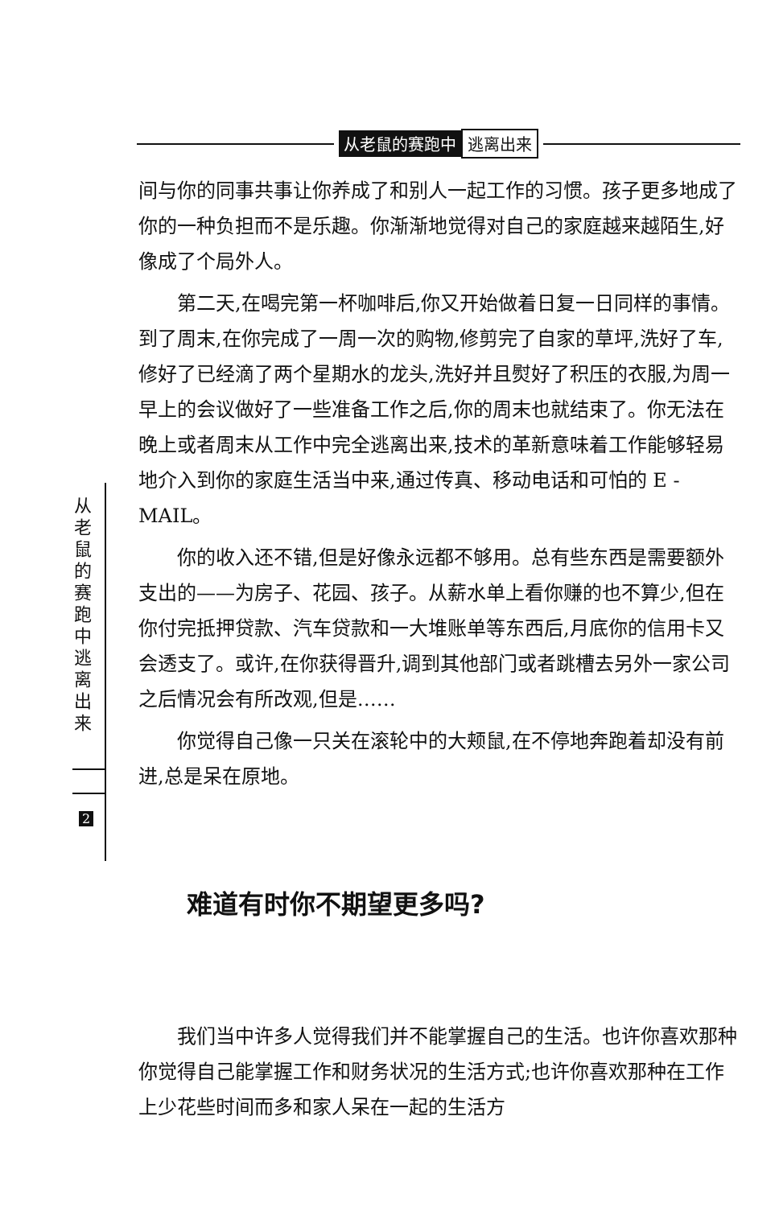从老鼠的赛跑中 逃离出来
从老鼠的赛跑中逃离出来
2
间与你的同事共事让你养成了和别人一起工作的习惯。孩子更多地成了你的一种负担而不是乐趣。你渐渐地觉得对自己的家庭越来越陌生,好像成了个局外人。
第二天,在喝完第一杯咖啡后,你又开始做着日复一日同样的事情。到了周末,在你完成了一周一次的购物,修剪完了自家的草坪,洗好了车,修好了已经滴了两个星期水的龙头,洗好并且熨好了积压的衣服,为周一早上的会议做好了一些准备工作之后,你的周末也就结束了。你无法在晚上或者周末从工作中完全逃离出来,技术的革新意味着工作能够轻易地介入到你的家庭生活当中来,通过传真、移动电话和可怕的 E - MAIL。
你的收入还不错,但是好像永远都不够用。总有些东西是需要额外支出的——为房子、花园、孩子。从薪水单上看你赚的也不算少,但在你付完抵押贷款、汽车贷款和一大堆账单等东西后,月底你的信用卡又会透支了。或许,在你获得晋升,调到其他部门或者跳槽去另外一家公司之后情况会有所改观,但是……
你觉得自己像一只关在滚轮中的大颊鼠,在不停地奔跑着却没有前进,总是呆在原地。
难道有时你不期望更多吗?
我们当中许多人觉得我们并不能掌握自己的生活。也许你喜欢那种你觉得自己能掌握工作和财务状况的生活方式;也许你喜欢那种在工作上少花些时间而多和家人呆在一起的生活方